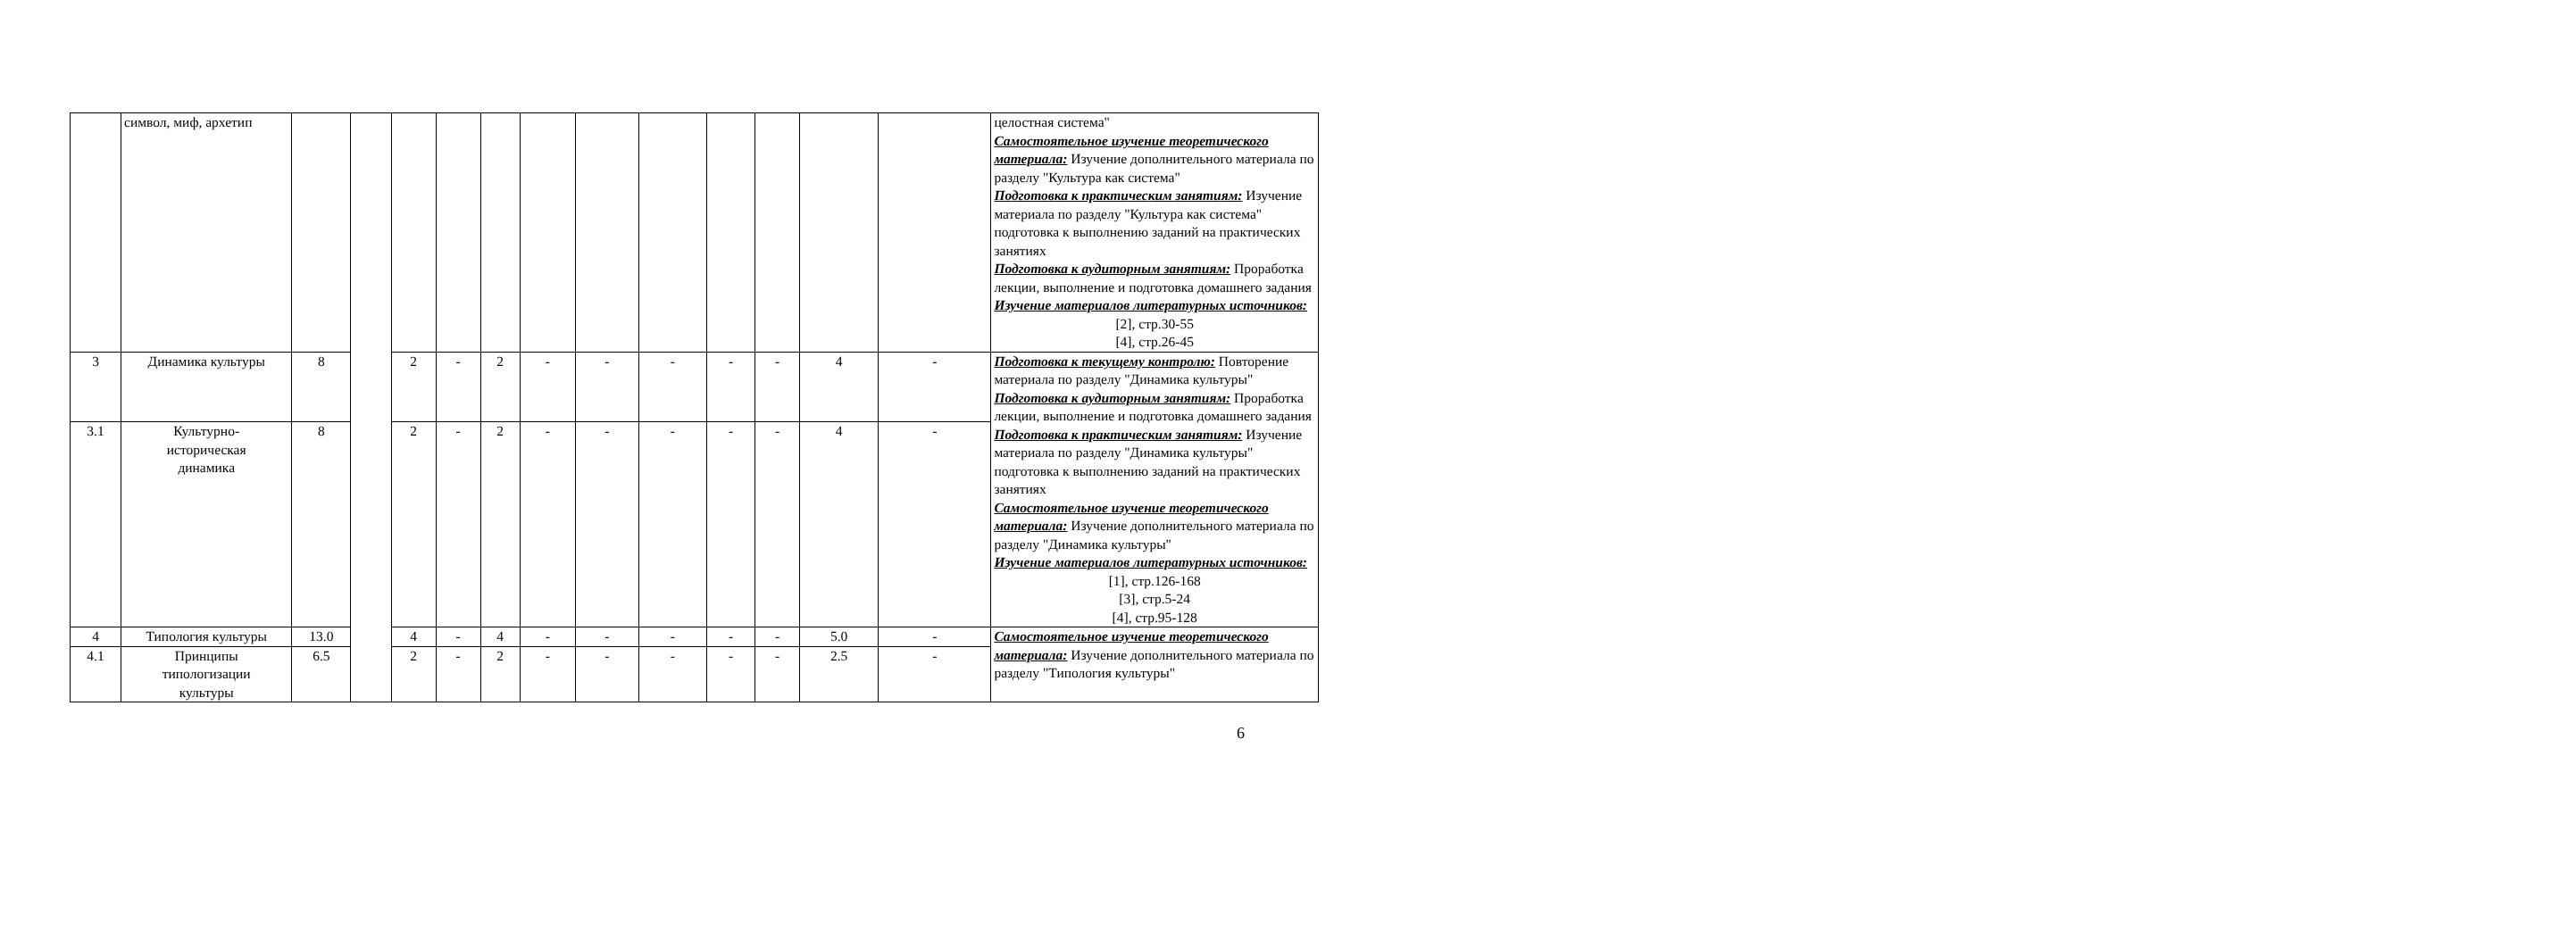| | символ, миф, архетип | | | | | | | | | | | | | целостная система" Самостоятельное изучение теоретического материала: Изучение дополнительного материала по разделу "Культура как система" Подготовка к практическим занятиям: Изучение материала по разделу "Культура как система" подготовка к выполнению заданий на практических занятиях Подготовка к аудиторным занятиям: Проработка лекции, выполнение и подготовка домашнего задания Изучение материалов литературных источников: [2], стр.30-55 [4], стр.26-45 |
| 3 | Динамика культуры | 8 | | 2 | - | 2 | - | - | - | - | - | 4 | - | Подготовка к текущему контролю: Повторение материала по разделу "Динамика культуры" Подготовка к аудиторным занятиям: Проработка лекции, выполнение и подготовка домашнего задания Подготовка к практическим занятиям: Изучение материала по разделу "Динамика культуры" подготовка к выполнению заданий на практических занятиях Самостоятельное изучение теоретического материала: Изучение дополнительного материала по разделу "Динамика культуры" Изучение материалов литературных источников: [1], стр.126-168 [3], стр.5-24 [4], стр.95-128 |
| 3.1 | Культурно- историческая динамика | 8 | | 2 | - | 2 | - | - | - | - | - | 4 | - | |
| 4 | Типология культуры | 13.0 | | 4 | - | 4 | - | - | - | - | - | 5.0 | - | Самостоятельное изучение теоретического материала: Изучение дополнительного материала по разделу "Типология культуры" |
| 4.1 | Принципы типологизации культуры | 6.5 | | 2 | - | 2 | - | - | - | - | - | 2.5 | - | |
6